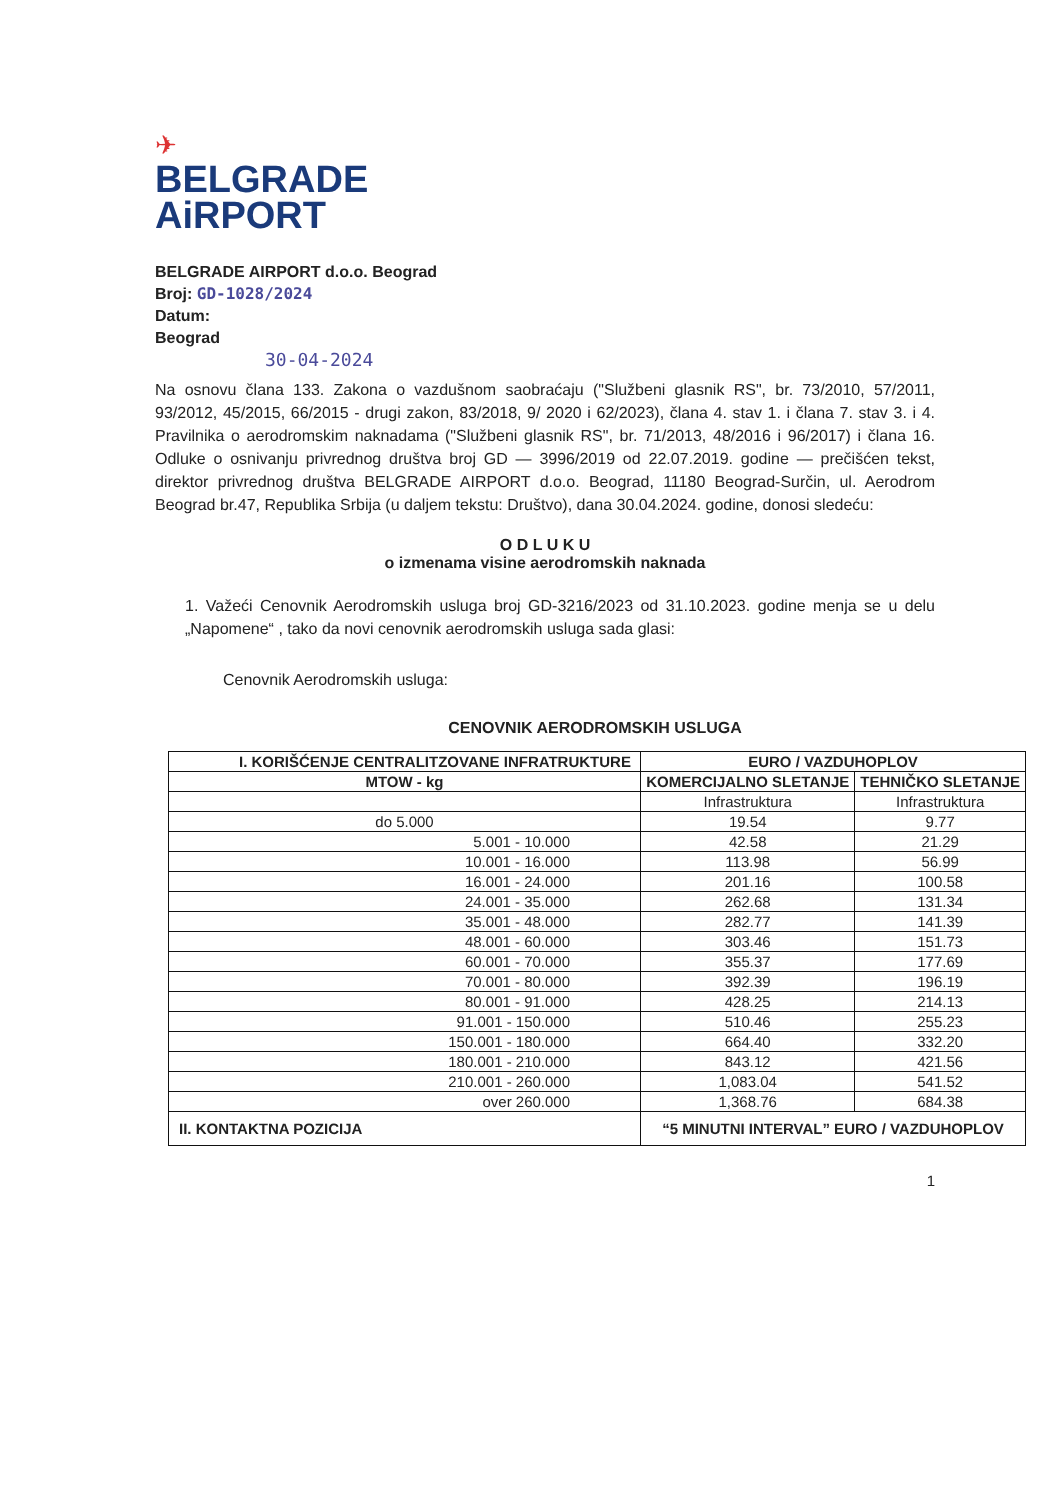✈
BELGRADE
AiRPORT
BELGRADE AIRPORT d.o.o. Beograd
Broj: GD-1028/2024
Datum:
Beograd
30-04-2024
Na osnovu člana 133. Zakona o vazdušnom saobraćaju ("Službeni glasnik RS", br. 73/2010, 57/2011, 93/2012, 45/2015, 66/2015 - drugi zakon, 83/2018, 9/ 2020 i 62/2023), člana 4. stav 1. i člana 7. stav 3. i 4. Pravilnika o aerodromskim naknadama ("Službeni glasnik RS", br. 71/2013, 48/2016 i 96/2017) i člana 16. Odluke o osnivanju privrednog društva broj GD — 3996/2019 od 22.07.2019. godine — prečišćen tekst, direktor privrednog društva BELGRADE AIRPORT d.o.o. Beograd, 11180 Beograd-Surčin, ul. Aerodrom Beograd br.47, Republika Srbija (u daljem tekstu: Društvo), dana 30.04.2024. godine, donosi sledeću:
O D L U K U
o izmenama visine aerodromskih naknada
1. Važeći Cenovnik Aerodromskih usluga broj GD-3216/2023 od 31.10.2023. godine menja se u delu „Napomene“ , tako da novi cenovnik aerodromskih usluga sada glasi:
Cenovnik Aerodromskih usluga:
CENOVNIK AERODROMSKIH USLUGA
| I. KORIŠĆENJE CENTRALITZOVANE INFRATRUKTURE | EURO / VAZDUHOPLOV | |
| --- | --- | --- |
| MTOW - kg | KOMERCIJALNO SLETANJE | TEHNIČKO SLETANJE |
| | Infrastruktura | Infrastruktura |
| do 5.000 | 19.54 | 9.77 |
| 5.001 - 10.000 | 42.58 | 21.29 |
| 10.001 - 16.000 | 113.98 | 56.99 |
| 16.001 - 24.000 | 201.16 | 100.58 |
| 24.001 - 35.000 | 262.68 | 131.34 |
| 35.001 - 48.000 | 282.77 | 141.39 |
| 48.001 - 60.000 | 303.46 | 151.73 |
| 60.001 - 70.000 | 355.37 | 177.69 |
| 70.001 - 80.000 | 392.39 | 196.19 |
| 80.001 - 91.000 | 428.25 | 214.13 |
| 91.001 - 150.000 | 510.46 | 255.23 |
| 150.001 - 180.000 | 664.40 | 332.20 |
| 180.001 - 210.000 | 843.12 | 421.56 |
| 210.001 - 260.000 | 1,083.04 | 541.52 |
| over 260.000 | 1,368.76 | 684.38 |
| II. KONTAKTNA POZICIJA | “5 MINUTNI INTERVAL” EURO / VAZDUHOPLOV | |
1